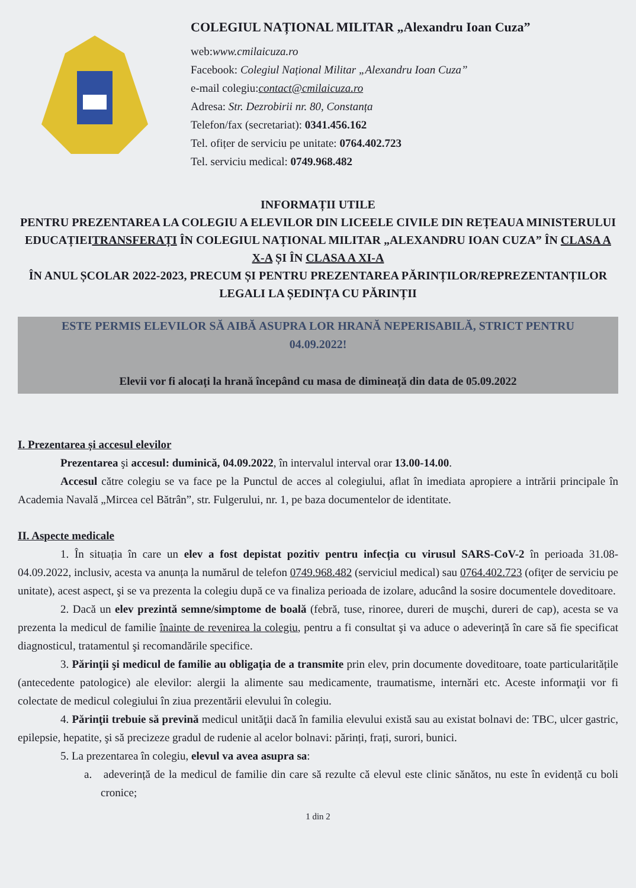COLEGIUL NAȚIONAL MILITAR „Alexandru Ioan Cuza”
web:www.cmilaicuza.ro
Facebook: Colegiul Național Militar „Alexandru Ioan Cuza”
e-mail colegiu:contact@cmilaicuza.ro
Adresa: Str. Dezrobirii nr. 80, Constanța
Telefon/fax (secretariat): 0341.456.162
Tel. ofițer de serviciu pe unitate: 0764.402.723
Tel. serviciu medical: 0749.968.482
INFORMAȚII UTILE
PENTRU PREZENTAREA LA COLEGIU A ELEVILOR DIN LICEELE CIVILE DIN REȚEAUA MINISTERULUI EDUCAȚIEITRANSFERAȚI ÎN COLEGIUL NAȚIONAL MILITAR „ALEXANDRU IOAN CUZA” ÎN CLASA A X-A ȘI ÎN CLASA A XI-A
ÎN ANUL ȘCOLAR 2022-2023, PRECUM ȘI PENTRU PREZENTAREA PĂRINȚILOR/REPREZENTANȚILOR LEGALI LA ȘEDINȚA CU PĂRINȚII
ESTE PERMIS ELEVILOR SĂ AIBĂ ASUPRA LOR HRANĂ NEPERISABILĂ, STRICT PENTRU 04.09.2022!
Elevii vor fi alocați la hrană începând cu masa de dimineață din data de 05.09.2022
I. Prezentarea și accesul elevilor
Prezentarea şi accesul: duminică, 04.09.2022, în intervalul interval orar 13.00-14.00.
Accesul către colegiu se va face pe la Punctul de acces al colegiului, aflat în imediata apropiere a intrării principale în Academia Navală „Mircea cel Bătrân”, str. Fulgerului, nr. 1, pe baza documentelor de identitate.
II. Aspecte medicale
1. În situația în care un elev a fost depistat pozitiv pentru infecția cu virusul SARS-CoV-2 în perioada 31.08-04.09.2022, inclusiv, acesta va anunța la numărul de telefon 0749.968.482 (serviciul medical) sau 0764.402.723 (ofiţer de serviciu pe unitate), acest aspect, şi se va prezenta la colegiu după ce va finaliza perioada de izolare, aducând la sosire documentele doveditoare.
2. Dacă un elev prezintă semne/simptome de boală (febră, tuse, rinoree, dureri de muşchi, dureri de cap), acesta se va prezenta la medicul de familie înainte de revenirea la colegiu, pentru a fi consultat şi va aduce o adeverință în care să fie specificat diagnosticul, tratamentul şi recomandările specifice.
3. Părinţii şi medicul de familie au obligaţia de a transmite prin elev, prin documente doveditoare, toate particularitățile (antecedente patologice) ale elevilor: alergii la alimente sau medicamente, traumatisme, internări etc. Aceste informaţii vor fi colectate de medicul colegiului în ziua prezentării elevului în colegiu.
4. Părinţii trebuie să prevină medicul unităţii dacă în familia elevului există sau au existat bolnavi de: TBC, ulcer gastric, epilepsie, hepatite, şi să precizeze gradul de rudenie al acelor bolnavi: părinți, frați, surori, bunici.
5. La prezentarea în colegiu, elevul va avea asupra sa:
a. adeverință de la medicul de familie din care să rezulte că elevul este clinic sănătos, nu este în evidență cu boli cronice;
1 din 2